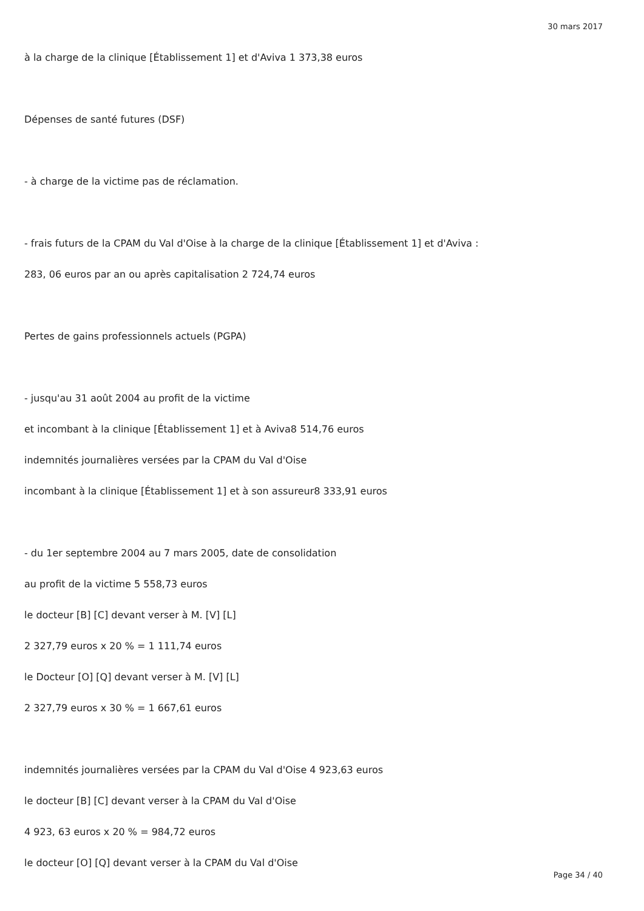30 mars 2017
à la charge de la clinique [Établissement 1] et d'Aviva 1 373,38 euros
Dépenses de santé futures (DSF)
- à charge de la victime pas de réclamation.
- frais futurs de la CPAM du Val d'Oise à la charge de la clinique [Établissement 1] et d'Aviva :
283, 06 euros par an ou après capitalisation 2 724,74 euros
Pertes de gains professionnels actuels (PGPA)
- jusqu'au 31 août 2004 au profit de la victime
et incombant à la clinique [Établissement 1] et à Aviva8 514,76 euros
indemnités journalières versées par la CPAM du Val d'Oise
incombant à la clinique [Établissement 1] et à son assureur8 333,91 euros
- du 1er septembre 2004 au 7 mars 2005, date de consolidation
au profit de la victime 5 558,73 euros
le docteur [B] [C] devant verser à M. [V] [L]
2 327,79 euros x 20 % = 1 111,74 euros
le Docteur [O] [Q] devant verser à M. [V] [L]
2 327,79 euros x 30 % = 1 667,61 euros
indemnités journalières versées par la CPAM du Val d'Oise 4 923,63 euros
le docteur [B] [C] devant verser à la CPAM du Val d'Oise
4 923, 63 euros x 20 % = 984,72 euros
le docteur [O] [Q] devant verser à la CPAM du Val d'Oise
Page 34 / 40